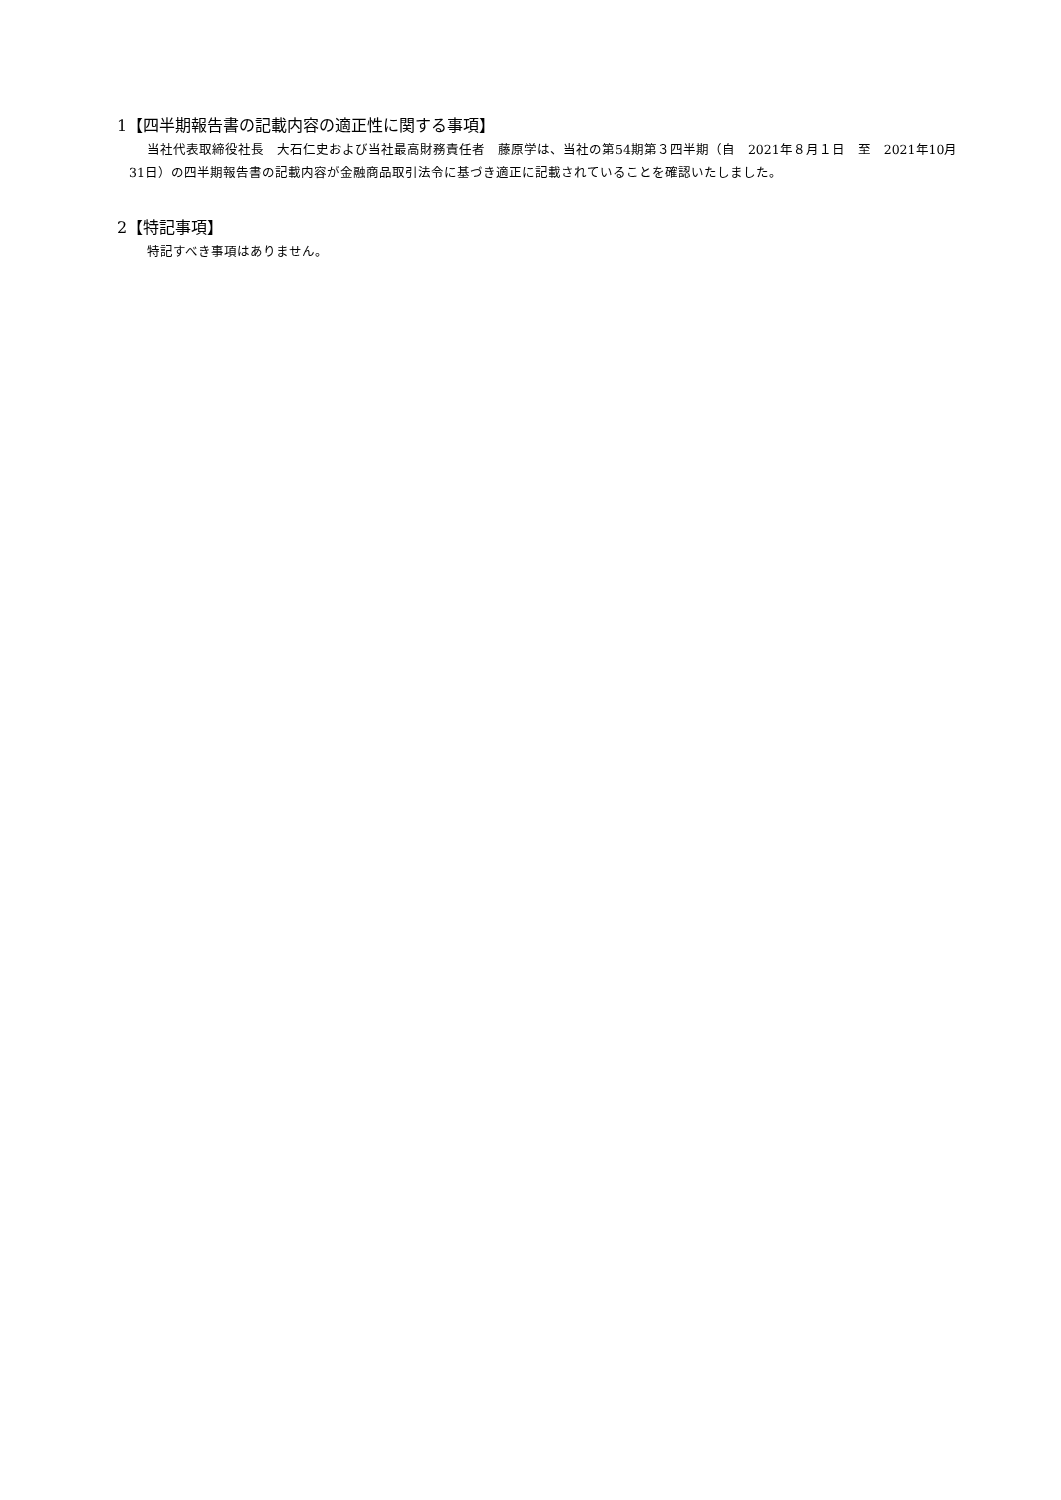1【四半期報告書の記載内容の適正性に関する事項】
当社代表取締役社長　大石仁史および当社最高財務責任者　藤原学は、当社の第54期第３四半期（自　2021年８月１日　至　2021年10月31日）の四半期報告書の記載内容が金融商品取引法令に基づき適正に記載されていることを確認いたしました。
2【特記事項】
特記すべき事項はありません。